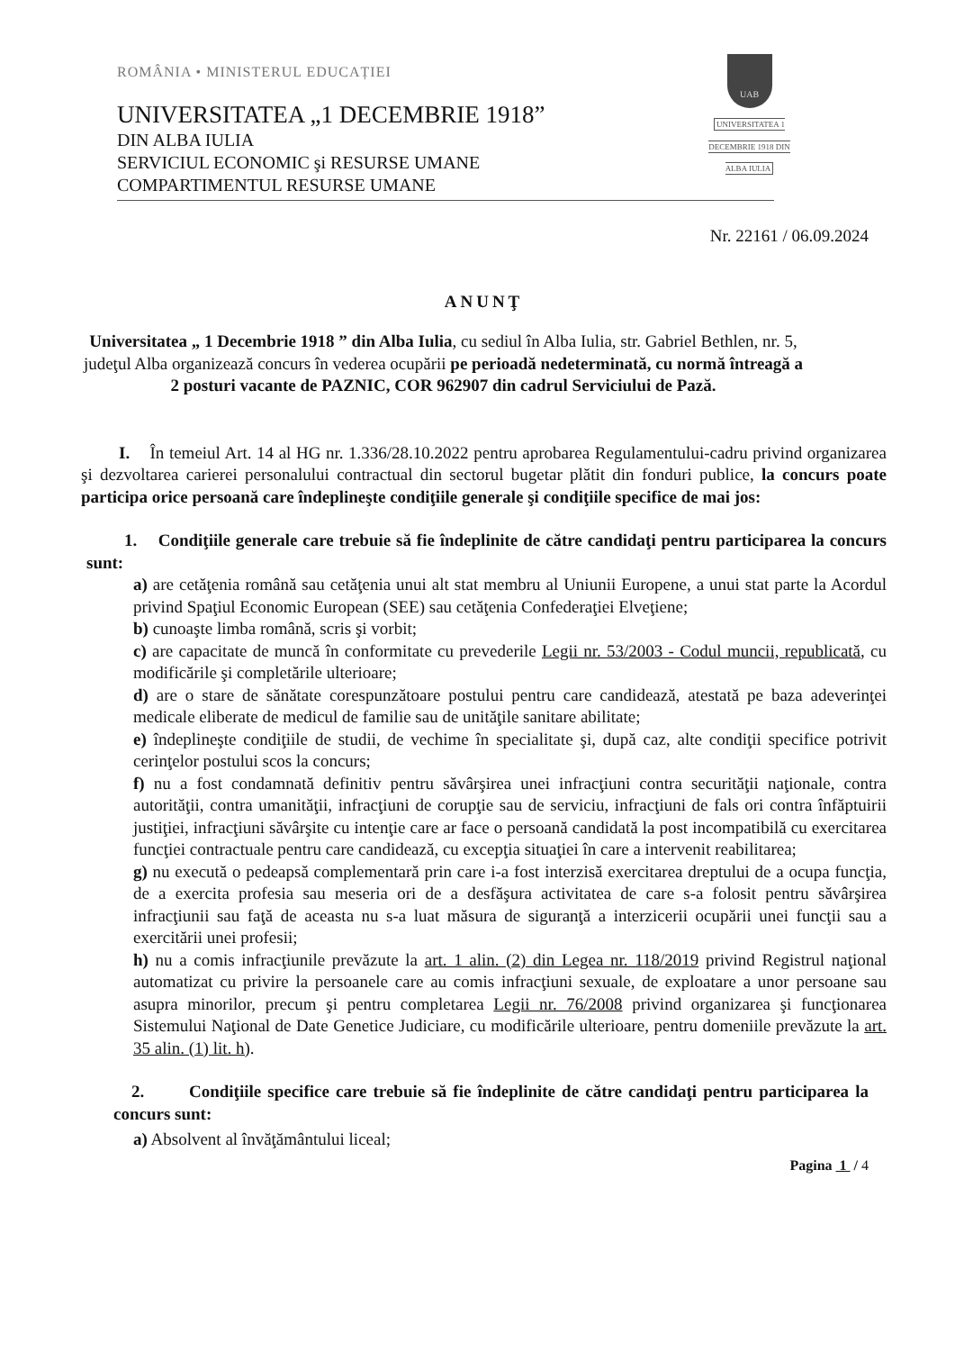ROMÂNIA • MINISTERUL EDUCAȚIEI
UNIVERSITATEA „1 DECEMBRIE 1918”
DIN ALBA IULIA
SERVICIUL ECONOMIC şi RESURSE UMANE
COMPARTIMENTUL RESURSE UMANE
UAB
UNIVERSITATEA 1 DECEMBRIE 1918 DIN ALBA IULIA
Nr. 22161 / 06.09.2024
ANUNŢ
Universitatea „ 1 Decembrie 1918 ” din Alba Iulia, cu sediul în Alba Iulia, str. Gabriel Bethlen, nr. 5, judeţul Alba organizează concurs în vederea ocupării pe perioadă nedeterminată, cu normă întreagă a 2 posturi vacante de PAZNIC, COR 962907 din cadrul Serviciului de Pază.
I. În temeiul Art. 14 al HG nr. 1.336/28.10.2022 pentru aprobarea Regulamentului-cadru privind organizarea şi dezvoltarea carierei personalului contractual din sectorul bugetar plătit din fonduri publice, la concurs poate participa orice persoană care îndeplineşte condiţiile generale şi condiţiile specifice de mai jos:
1. Condiţiile generale care trebuie să fie îndeplinite de către candidaţi pentru participarea la concurs sunt:
a) are cetăţenia română sau cetăţenia unui alt stat membru al Uniunii Europene, a unui stat parte la Acordul privind Spaţiul Economic European (SEE) sau cetăţenia Confederaţiei Elveţiene;
b) cunoaşte limba română, scris şi vorbit;
c) are capacitate de muncă în conformitate cu prevederile Legii nr. 53/2003 - Codul muncii, republicată, cu modificările şi completările ulterioare;
d) are o stare de sănătate corespunzătoare postului pentru care candidează, atestată pe baza adeverinţei medicale eliberate de medicul de familie sau de unităţile sanitare abilitate;
e) îndeplineşte condiţiile de studii, de vechime în specialitate şi, după caz, alte condiţii specifice potrivit cerinţelor postului scos la concurs;
f) nu a fost condamnată definitiv pentru săvârşirea unei infracţiuni contra securităţii naţionale, contra autorităţii, contra umanităţii, infracţiuni de corupţie sau de serviciu, infracţiuni de fals ori contra înfăptuirii justiţiei, infracţiuni săvârşite cu intenţie care ar face o persoană candidată la post incompatibilă cu exercitarea funcţiei contractuale pentru care candidează, cu excepţia situaţiei în care a intervenit reabilitarea;
g) nu execută o pedeapsă complementară prin care i-a fost interzisă exercitarea dreptului de a ocupa funcţia, de a exercita profesia sau meseria ori de a desfăşura activitatea de care s-a folosit pentru săvârşirea infracţiunii sau faţă de aceasta nu s-a luat măsura de siguranţă a interzicerii ocupării unei funcţii sau a exercitării unei profesii;
h) nu a comis infracţiunile prevăzute la art. 1 alin. (2) din Legea nr. 118/2019 privind Registrul naţional automatizat cu privire la persoanele care au comis infracţiuni sexuale, de exploatare a unor persoane sau asupra minorilor, precum şi pentru completarea Legii nr. 76/2008 privind organizarea şi funcţionarea Sistemului Naţional de Date Genetice Judiciare, cu modificările ulterioare, pentru domeniile prevăzute la art. 35 alin. (1) lit. h).
2. Condiţiile specifice care trebuie să fie îndeplinite de către candidaţi pentru participarea la concurs sunt:
a) Absolvent al învăţământului liceal;
Pagina 1 / 4